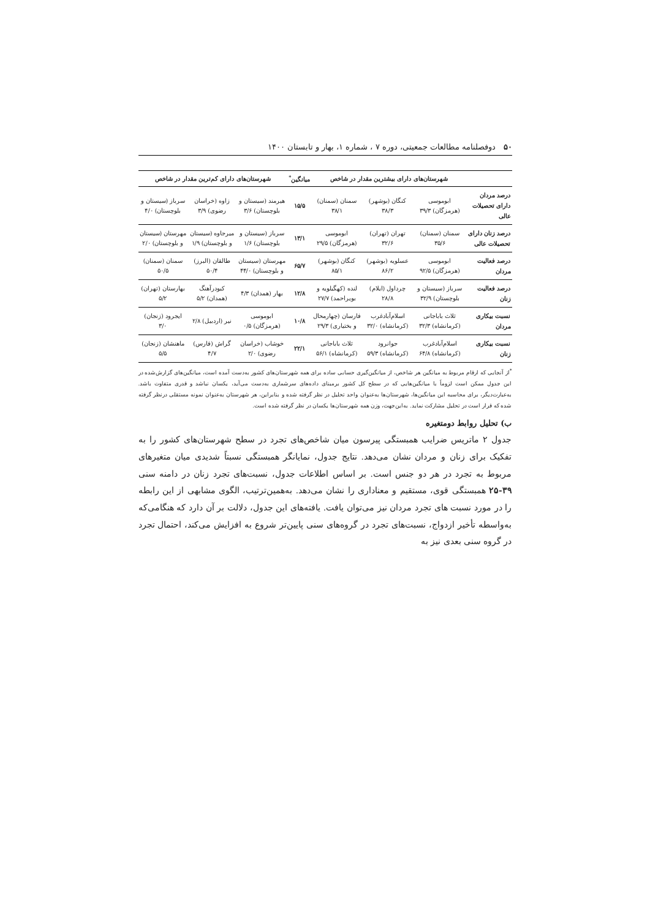۵۰ دوفصلنامه مطالعات جمعیتی، دوره ۷ ، شماره ۱، بهار و تابستان ۱۴۰۰
| | شهرستان‌های دارای بیشترین مقدار در شاخص | | | میانگین<sup>*</sup> | شهرستان‌های دارای کم‌ترین مقدار در شاخص | | |
| --- | --- | --- | --- | --- | --- | --- | --- |
| درصد مردان دارای تحصیلات عالی | ابوموسی (هرمزگان) ۳۹/۳ | کنگان (بوشهر) ۳۸/۳ | سمنان (سمنان) ۳۸/۱ | ۱۵/۵ | هیرمند (سیستان و بلوچستان) ۳/۶ | زاوه (خراسان رضوی) ۳/۹ | سرباز (سیستان و بلوچستان) ۴/۰ |
| درصد زنان دارای تحصیلات عالی | سمنان (سمنان) ۳۵/۶ | تهران (تهران) ۳۲/۶ | ابوموسی (هرمزگان) ۲۹/۵ | ۱۳/۱ | سرباز (سیستان و بلوچستان) ۱/۶ | میرجاوه (سیستان و بلوچستان) ۱/۹ | مهرستان (سیستان و بلوچستان) ۲/۰ |
| درصد فعالیت مردان | ابوموسی (هرمزگان) ۹۲/۵ | عسلویه (بوشهر) ۸۶/۲ | کنگان (بوشهر) ۸۵/۱ | ۶۵/۷ | مهرستان (سیستان و بلوچستان) ۴۴/۰ | طالقان (البرز) ۵۰/۴ | سمنان (سمنان) ۵۰/۵ |
| درصد فعالیت زنان | سرباز (سیستان و بلوچستان) ۳۲/۹ | چرداول (ایلام) ۲۸/۸ | لنده (کهگیلویه و بویراحمد) ۲۷/۷ | ۱۲/۸ | بهار (همدان) ۴/۳ | کبودرآهنگ (همدان) ۵/۲ | بهارستان (تهران) ۵/۲ |
| نسبت بیکاری مردان | ثلاث باباجانی (کرمانشاه) ۳۲/۳ | اسلام‌آبادغرب (کرمانشاه) ۳۲/۰ | فارسان (چهارمحال و بختیاری) ۲۹/۳ | ۱۰/۸ | ابوموسی (هرمزگان) ۰/۵ | نیر (اردبیل) ۲/۸ | ایجرود (زنجان) ۳/۰ |
| نسبت بیکاری زنان | اسلام‌آبادغرب (کرمانشاه) ۶۴/۸ | جوانرود (کرمانشاه) ۵۹/۳ | ثلاث باباجانی (کرمانشاه) ۵۶/۱ | ۲۲/۱ | خوشاب (خراسان رضوی) ۲/۰ | گراش (فارس) ۴/۷ | ماهنشان (زنجان) ۵/۵ |
<sup>*</sup> از آنجایی که ارقام مربوط به میانگین هر شاخص، از میانگین‌گیری حسابی ساده برای همه شهرستان‌های کشور به‌دست آمده است، میانگین‌های گزارش‌شده در این جدول ممکن است لزوماً با میانگین‌هایی که در سطح کل کشور برمبنای داده‌های سرشماری به‌دست می‌آید، یکسان نباشد و قدری متفاوت باشد. به‌عبارت‌دیگر، برای محاسبه این میانگین‌ها، شهرستان‌ها به‌عنوان واحد تحلیل در نظر گرفته شده و بنابراین، هر شهرستان به‌عنوان نمونه مستقلی درنظر گرفته شده که قرار است در تحلیل مشارکت نماید. به‌این‌جهت، وزن همه شهرستان‌ها یکسان در نظر گرفته شده است.
ب) تحلیل روابط دومتغیره
جدول ۲ ماتریس ضرایب همبستگی پیرسون میان شاخص‌های تجرد در سطح شهرستان‌های کشور را به تفکیک برای زنان و مردان نشان می‌دهد. نتایج جدول، نمایانگر همبستگی نسبتاً شدیدی میان متغیرهای مربوط به تجرد در هر دو جنس است. بر اساس اطلاعات جدول، نسبت‌های تجرد زنان در دامنه سنی ۳۹-۲۵ همبستگی قوی، مستقیم و معناداری را نشان می‌دهد. به‌همین‌ترتیب، الگوی مشابهی از این رابطه را در مورد نسبت های تجرد مردان نیز می‌توان یافت. یافته‌های این جدول، دلالت بر آن دارد که هنگامی‌که به‌واسطه تأخیر ازدواج، نسبت‌های تجرد در گروه‌های سنی پایین‌تر شروع به افزایش می‌کند، احتمال تجرد در گروه سنی بعدی نیز به